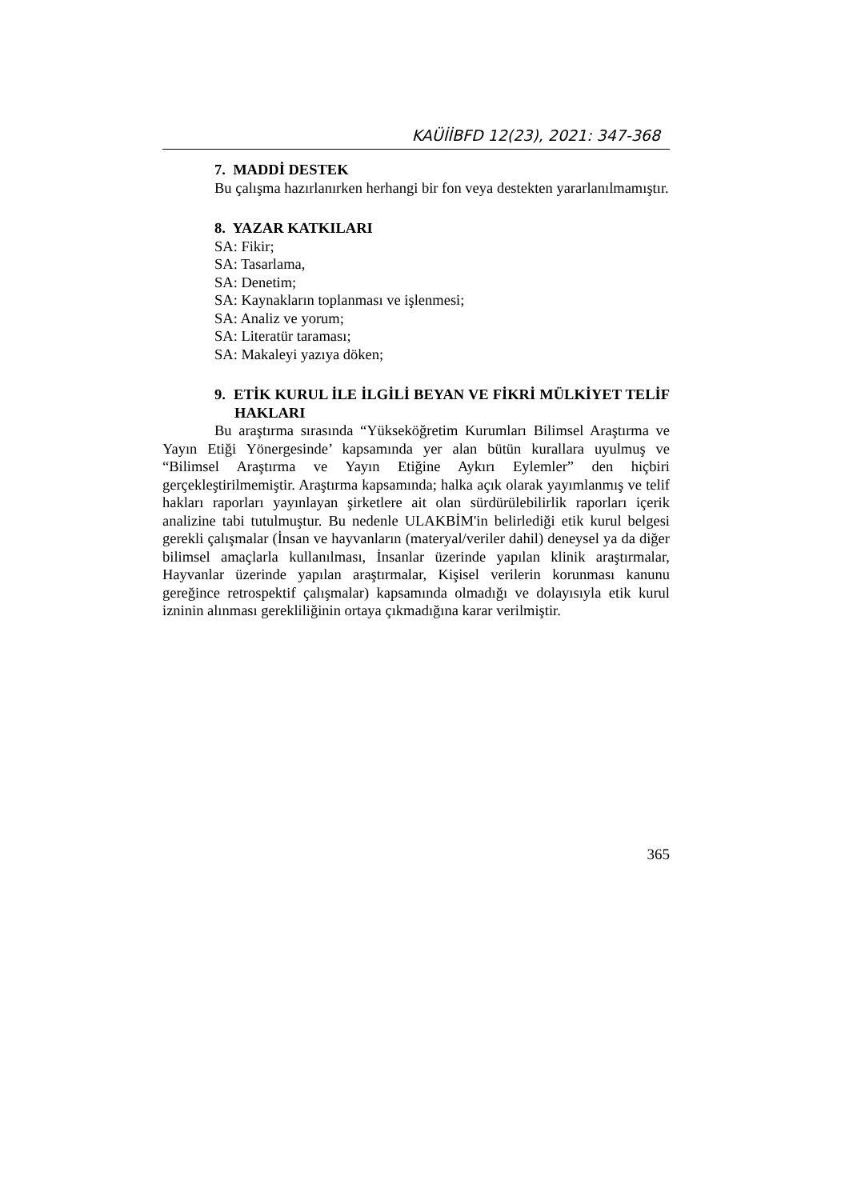KAÜİİBFD 12(23), 2021: 347-368
7. MADDİ DESTEK
Bu çalışma hazırlanırken herhangi bir fon veya destekten yararlanılmamıştır.
8. YAZAR KATKILARI
SA: Fikir;
SA: Tasarlama,
SA: Denetim;
SA: Kaynakların toplanması ve işlenmesi;
SA: Analiz ve yorum;
SA: Literatür taraması;
SA: Makaleyi yazıya döken;
9. ETİK KURUL İLE İLGİLİ BEYAN VE FİKRİ MÜLKİYET TELİF HAKLARI
Bu araştırma sırasında “Yükseköğretim Kurumları Bilimsel Araştırma ve Yayın Etiği Yönergesinde’ kapsamında yer alan bütün kurallara uyulmuş ve “Bilimsel Araştırma ve Yayın Etiğine Aykırı Eylemler” den hiçbiri gerçekleştirilmemiştir. Araştırma kapsamında; halka açık olarak yayımlanmış ve telif hakları raporları yayınlayan şirketlere ait olan sürdürülebilirlik raporları içerik analizine tabi tutulmuştur. Bu nedenle ULAKBİM'in belirlediği etik kurul belgesi gerekli çalışmalar (İnsan ve hayvanların (materyal/veriler dahil) deneysel ya da diğer bilimsel amaçlarla kullanılması, İnsanlar üzerinde yapılan klinik araştırmalar, Hayvanlar üzerinde yapılan araştırmalar, Kişisel verilerin korunması kanunu gereğince retrospektif çalışmalar) kapsamında olmadığı ve dolayısıyla etik kurul izninin alınması gerekliliğinin ortaya çıkmadığına karar verilmiştir.
365